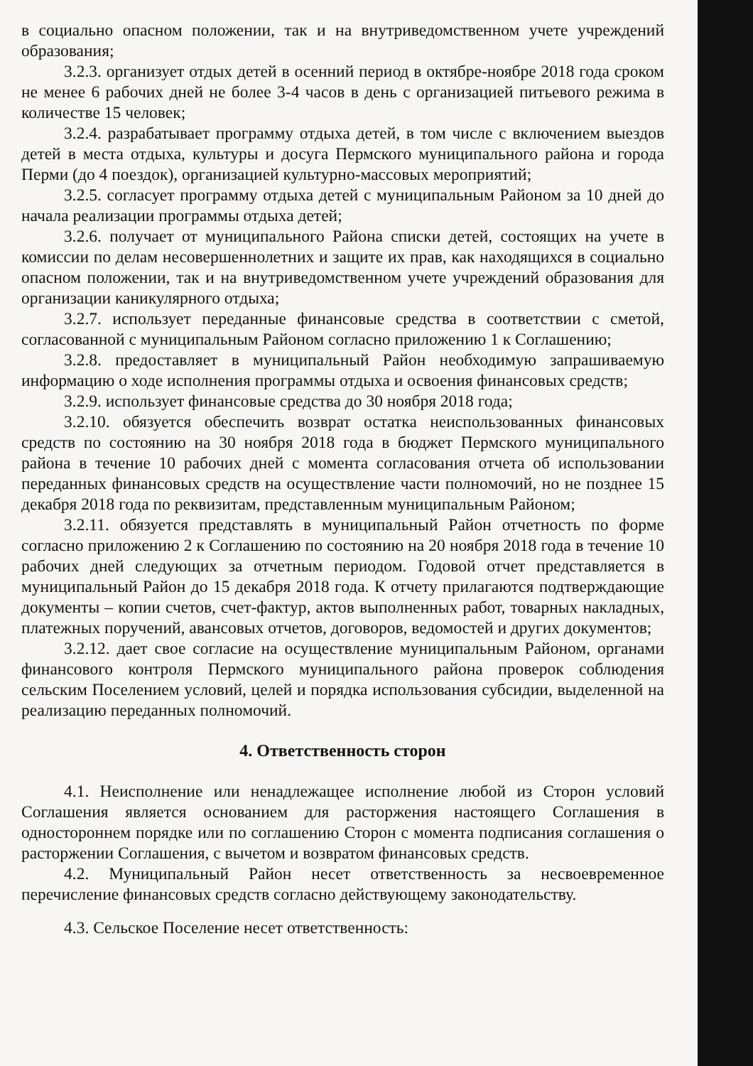в социально опасном положении, так и на внутриведомственном учете учреждений образования;
3.2.3. организует отдых детей в осенний период в октябре-ноябре 2018 года сроком не менее 6 рабочих дней не более 3-4 часов в день с организацией питьевого режима в количестве 15 человек;
3.2.4. разрабатывает программу отдыха детей, в том числе с включением выездов детей в места отдыха, культуры и досуга Пермского муниципального района и города Перми (до 4 поездок), организацией культурно-массовых мероприятий;
3.2.5. согласует программу отдыха детей с муниципальным Районом за 10 дней до начала реализации программы отдыха детей;
3.2.6. получает от муниципального Района списки детей, состоящих на учете в комиссии по делам несовершеннолетних и защите их прав, как находящихся в социально опасном положении, так и на внутриведомственном учете учреждений образования для организации каникулярного отдыха;
3.2.7. использует переданные финансовые средства в соответствии с сметой, согласованной с муниципальным Районом согласно приложению 1 к Соглашению;
3.2.8. предоставляет в муниципальный Район необходимую запрашиваемую информацию о ходе исполнения программы отдыха и освоения финансовых средств;
3.2.9. использует финансовые средства до 30 ноября 2018 года;
3.2.10. обязуется обеспечить возврат остатка неиспользованных финансовых средств по состоянию на 30 ноября 2018 года в бюджет Пермского муниципального района в течение 10 рабочих дней с момента согласования отчета об использовании переданных финансовых средств на осуществление части полномочий, но не позднее 15 декабря 2018 года по реквизитам, представленным муниципальным Районом;
3.2.11. обязуется представлять в муниципальный Район отчетность по форме согласно приложению 2 к Соглашению по состоянию на 20 ноября 2018 года в течение 10 рабочих дней следующих за отчетным периодом. Годовой отчет представляется в муниципальный Район до 15 декабря 2018 года. К отчету прилагаются подтверждающие документы – копии счетов, счет-фактур, актов выполненных работ, товарных накладных, платежных поручений, авансовых отчетов, договоров, ведомостей и других документов;
3.2.12. дает свое согласие на осуществление муниципальным Районом, органами финансового контроля Пермского муниципального района проверок соблюдения сельским Поселением условий, целей и порядка использования субсидии, выделенной на реализацию переданных полномочий.
4. Ответственность сторон
4.1. Неисполнение или ненадлежащее исполнение любой из Сторон условий Соглашения является основанием для расторжения настоящего Соглашения в одностороннем порядке или по соглашению Сторон с момента подписания соглашения о расторжении Соглашения, с вычетом и возвратом финансовых средств.
4.2. Муниципальный Район несет ответственность за несвоевременное перечисление финансовых средств согласно действующему законодательству.
4.3. Сельское Поселение несет ответственность: